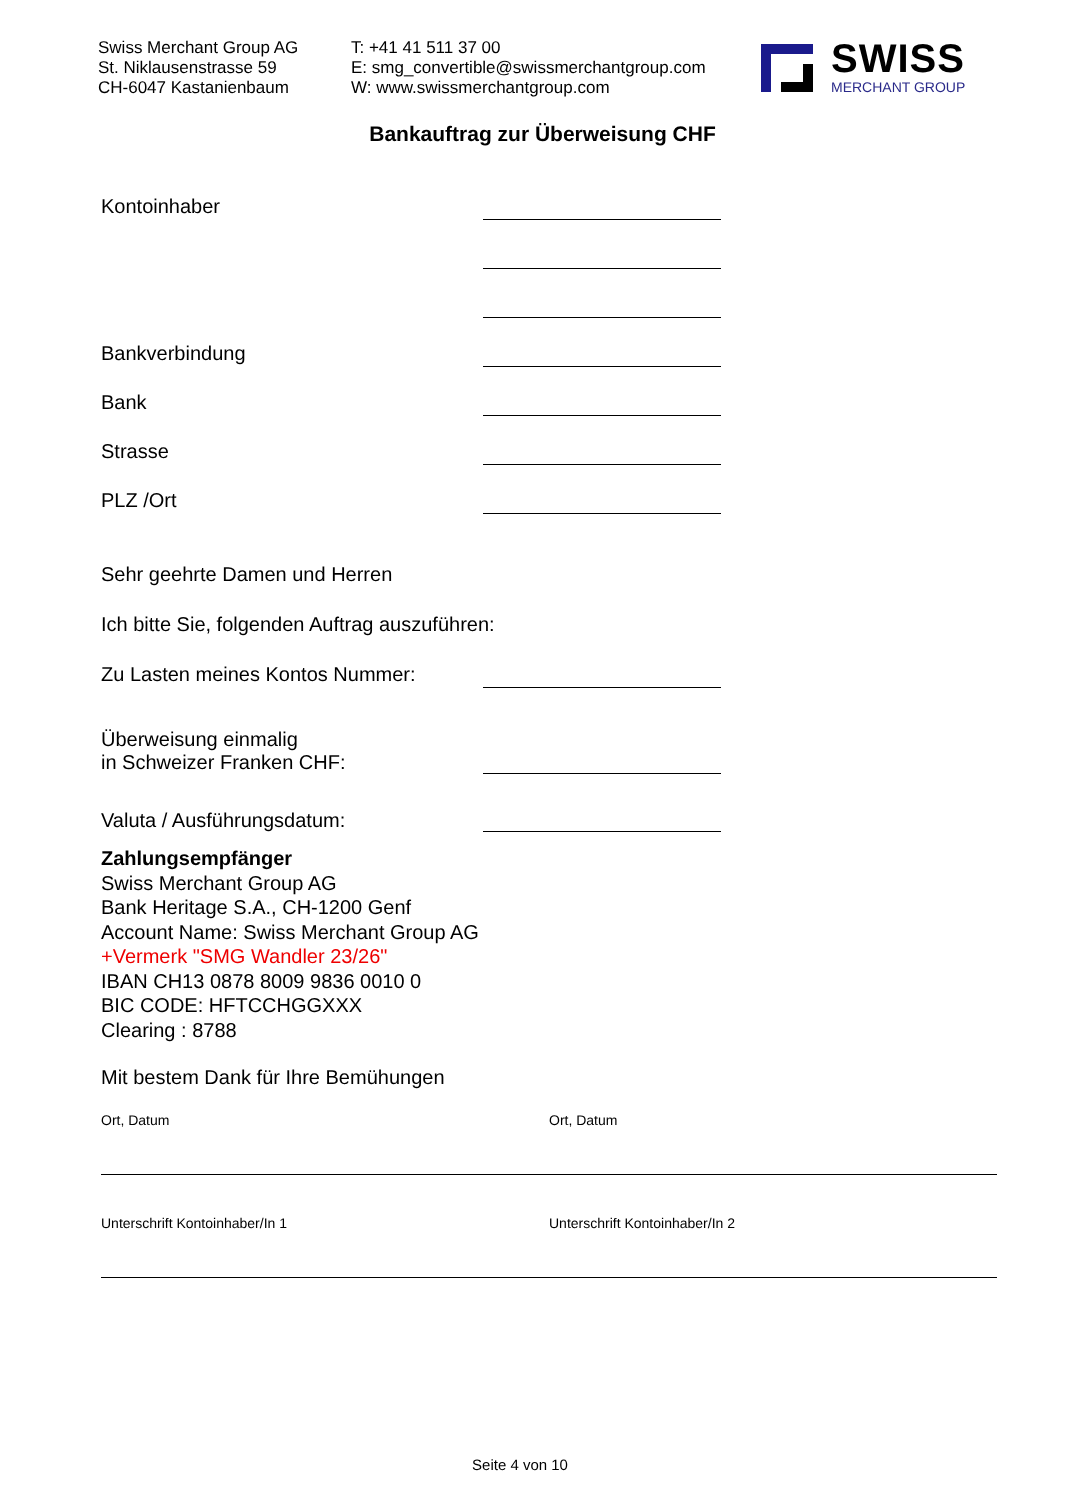Swiss Merchant Group AG
St. Niklausenstrasse 59
CH-6047 Kastanienbaum
T: +41 41 511 37 00
E: smg_convertible@swissmerchantgroup.com
W: www.swissmerchantgroup.com
SWISS
MERCHANT GROUP
Bankauftrag zur Überweisung CHF
Kontoinhaber
Bankverbindung
Bank
Strasse
PLZ /Ort
Sehr geehrte Damen und Herren
Ich bitte Sie, folgenden Auftrag auszuführen:
Zu Lasten meines Kontos Nummer:
Überweisung einmalig
in Schweizer Franken CHF:
Valuta / Ausführungsdatum:
Zahlungsempfänger
Swiss Merchant Group AG
Bank Heritage S.A., CH-1200 Genf
Account Name: Swiss Merchant Group AG
+Vermerk "SMG Wandler 23/26"
IBAN CH13 0878 8009 9836 0010 0
BIC CODE: HFTCCHGGXXX
Clearing : 8788
Mit bestem Dank für Ihre Bemühungen
Ort, Datum
Unterschrift Kontoinhaber/In 1
Ort, Datum
Unterschrift Kontoinhaber/In 2
Seite 4 von 10